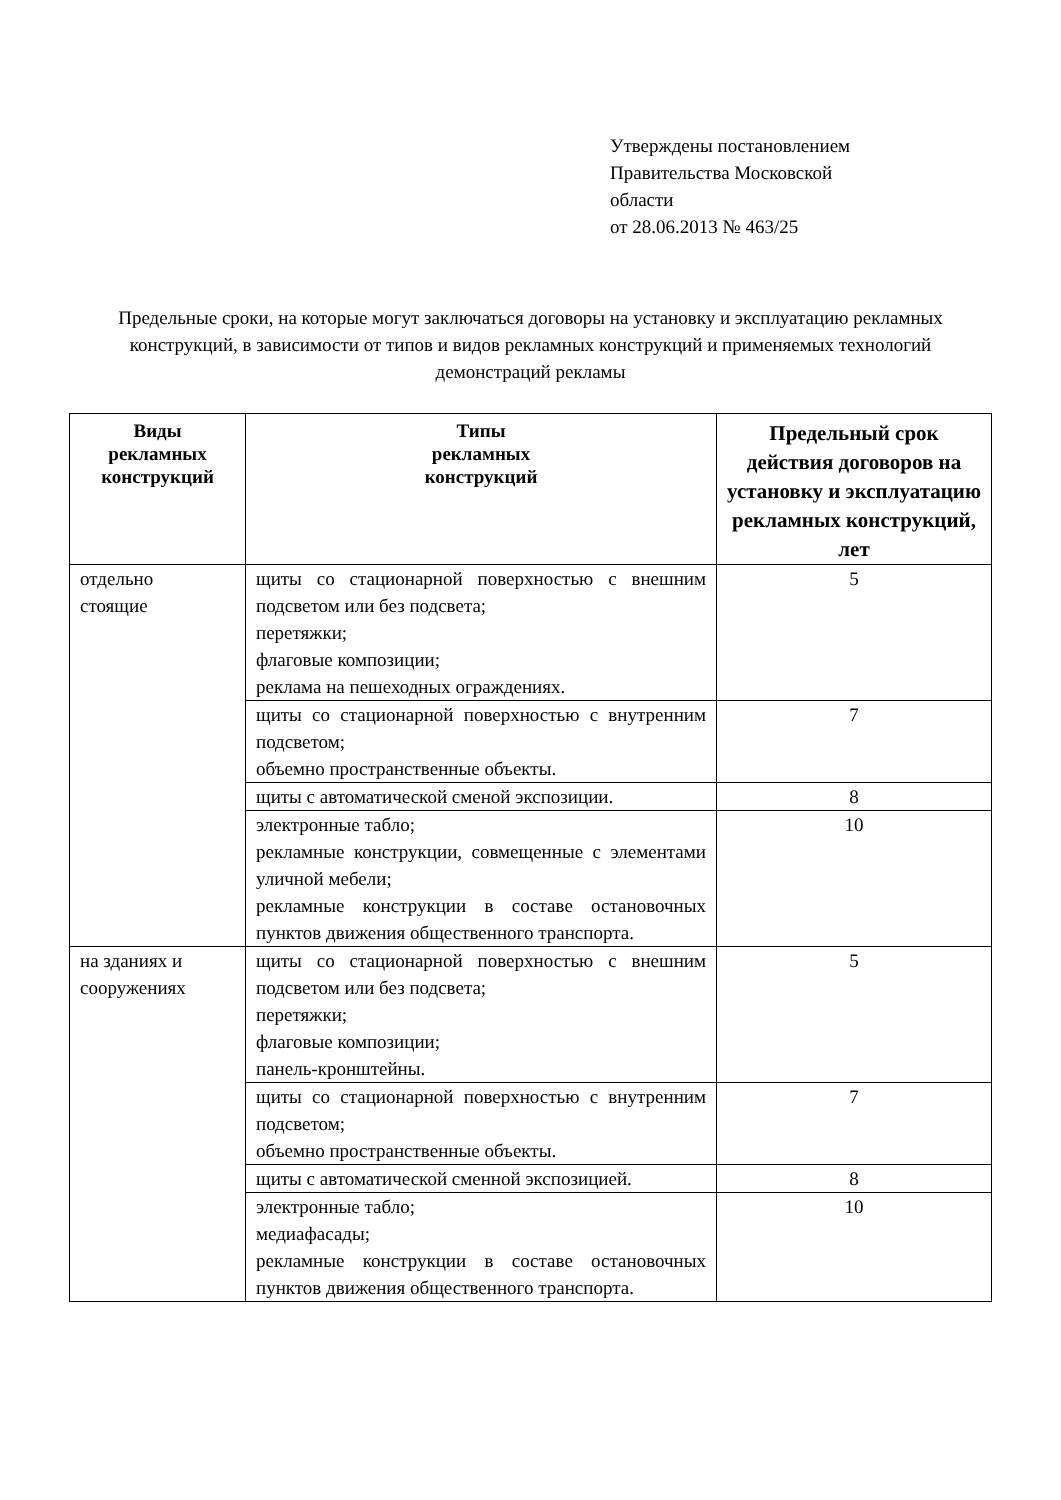Утверждены постановлением
Правительства Московской
области
от 28.06.2013 № 463/25
Предельные сроки, на которые могут заключаться договоры на установку и эксплуатацию рекламных конструкций, в зависимости от типов и видов рекламных конструкций и применяемых технологий демонстраций рекламы
| Виды рекламных конструкций | Типы рекламных конструкций | Предельный срок действия договоров на установку и эксплуатацию рекламных конструкций, лет |
| --- | --- | --- |
| отдельно стоящие | щиты со стационарной поверхностью с внешним подсветом или без подсвета; перетяжки; флаговые композиции; реклама на пешеходных ограждениях. | 5 |
| | щиты со стационарной поверхностью с внутренним подсветом; объемно пространственные объекты. | 7 |
| | щиты с автоматической сменой экспозиции. | 8 |
| | электронные табло; рекламные конструкции, совмещенные с элементами уличной мебели; рекламные конструкции в составе остановочных пунктов движения общественного транспорта. | 10 |
| на зданиях и сооружениях | щиты со стационарной поверхностью с внешним подсветом или без подсвета; перетяжки; флаговые композиции; панель-кронштейны. | 5 |
| | щиты со стационарной поверхностью с внутренним подсветом; объемно пространственные объекты. | 7 |
| | щиты с автоматической сменной экспозицией. | 8 |
| | электронные табло; медиафасады; рекламные конструкции в составе остановочных пунктов движения общественного транспорта. | 10 |